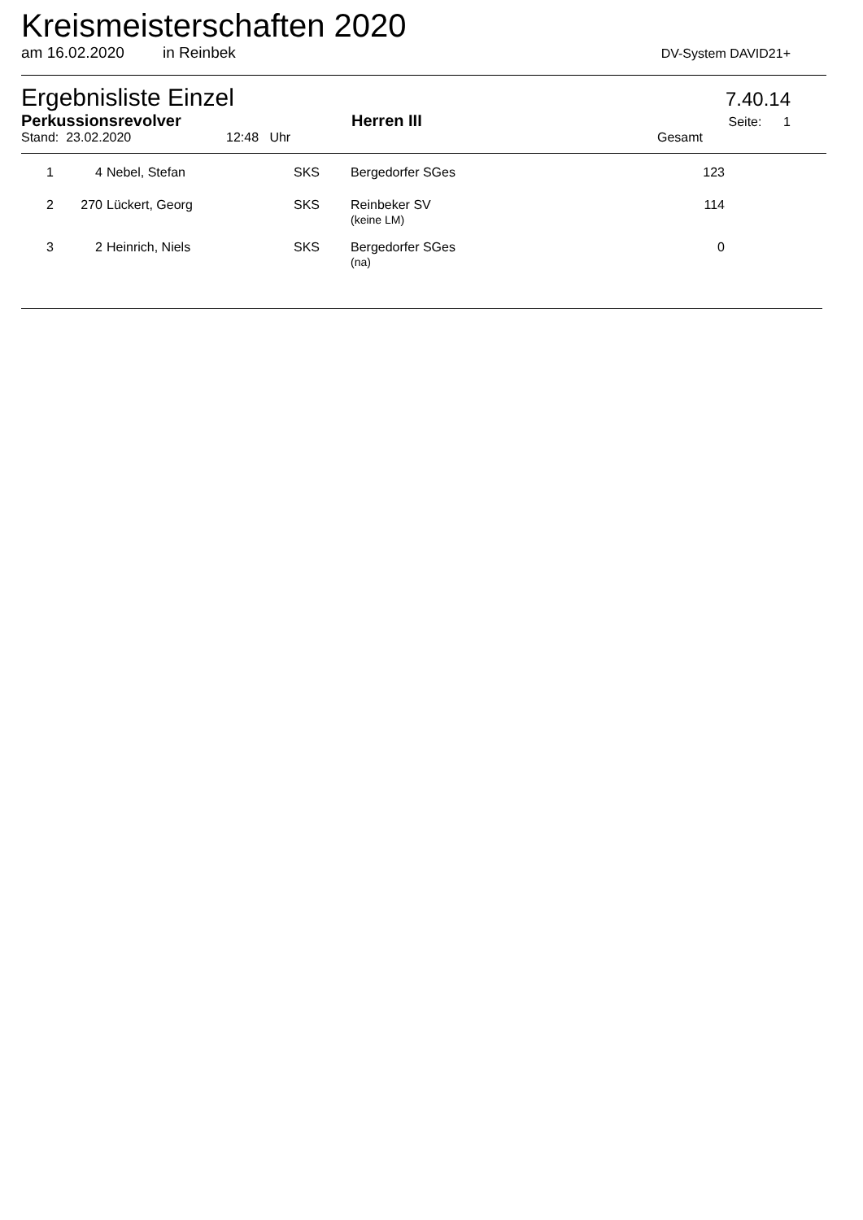Kreismeisterschaften 2020
am 16.02.2020 in Reinbek DV-System DAVID21+
Ergebnisliste Einzel 7.40.14
Perkussionsrevolver Herren III Seite: 1
Stand: 23.02.2020 12:48 Uhr Gesamt
| 1 | 4 | Nebel, Stefan | SKS | Bergedorfer SGes | 123 |
| 2 | 270 | Lückert, Georg | SKS | Reinbeker SV (keine LM) | 114 |
| 3 | 2 | Heinrich, Niels | SKS | Bergedorfer SGes (na) | 0 |